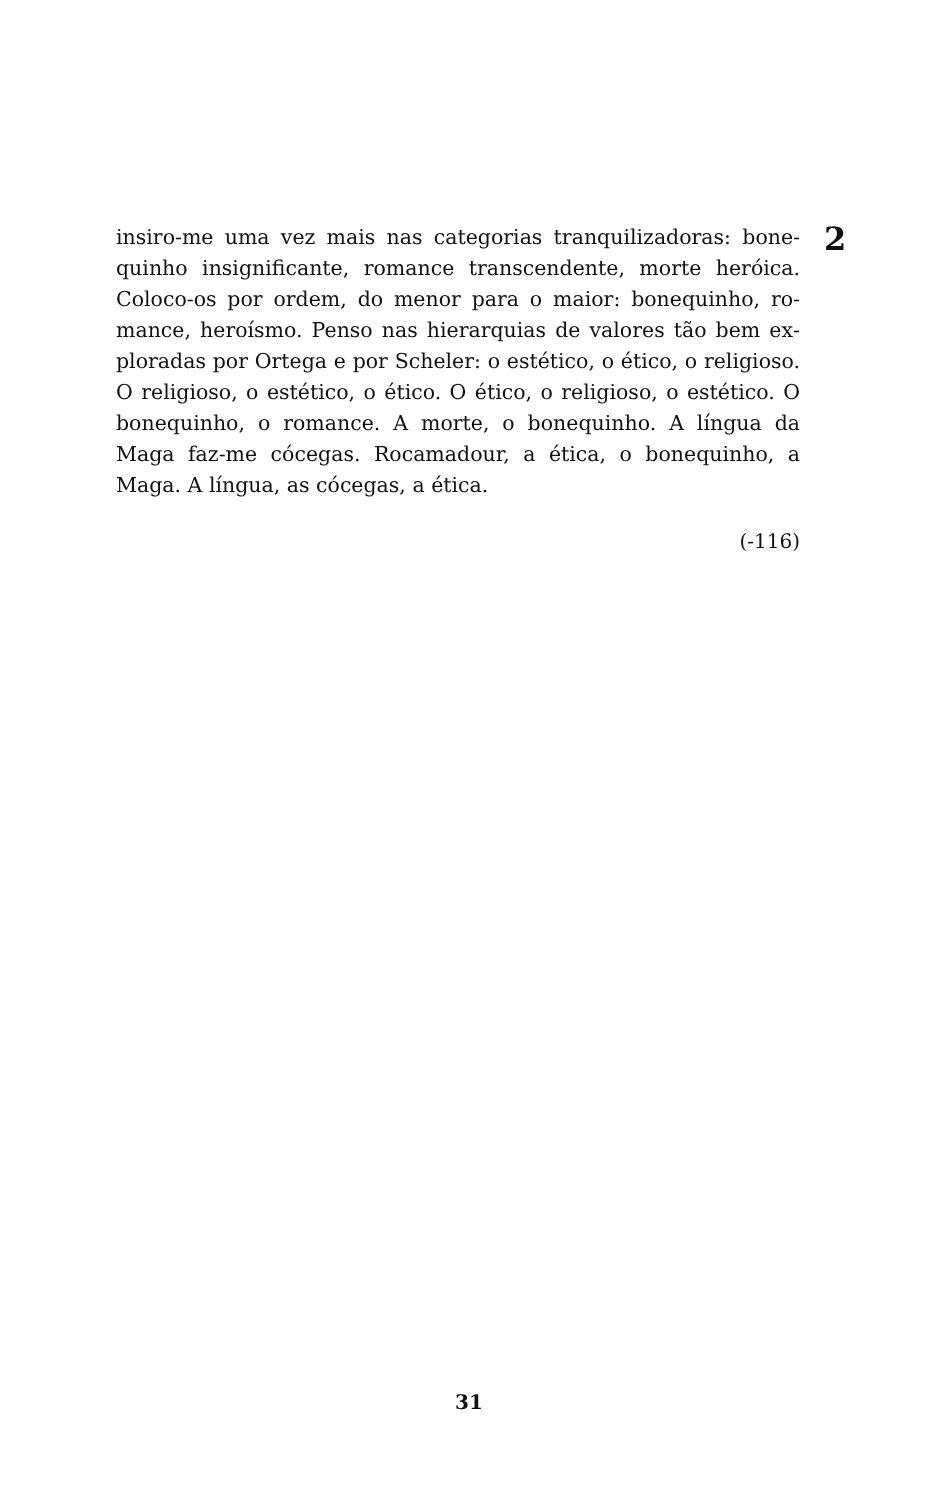insiro-me uma vez mais nas categorias tranquilizadoras: bone­quinho insignificante, romance transcendente, morte heróica. Coloco-os por ordem, do menor para o maior: bonequinho, ro­mance, heroísmo. Penso nas hierarquias de valores tão bem ex­ploradas por Ortega e por Scheler: o estético, o ético, o religioso. O religioso, o estético, o ético. O ético, o religioso, o estético. O bonequinho, o romance. A morte, o bonequinho. A língua da Maga faz-me cócegas. Rocamadour, a ética, o bonequinho, a Maga. A língua, as cócegas, a ética.
2
(-116)
31